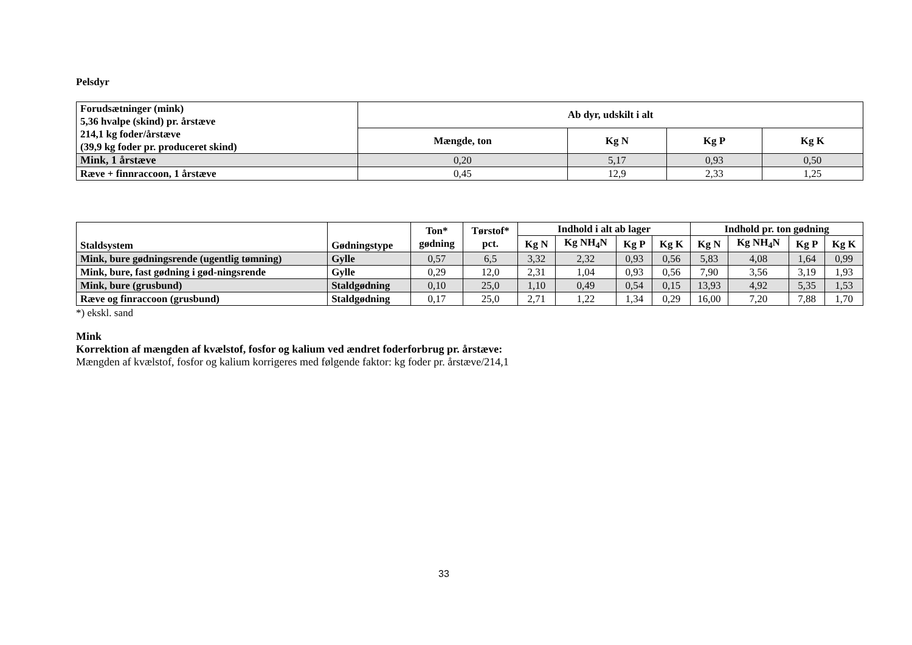Pelsdyr
| Forudsætninger (mink) 5,36 hvalpe (skind) pr. årstæve 214,1 kg foder/årstæve (39,9 kg foder pr. produceret skind) | Ab dyr, udskilt i alt | | | |
| --- | --- | --- | --- | --- |
| | Mængde, ton | Kg N | Kg P | Kg K |
| Mink, 1 årstæve | 0,20 | 5,17 | 0,93 | 0,50 |
| Ræve + finnraccoon, 1 årstæve | 0,45 | 12,9 | 2,33 | 1,25 |
| Staldsystem | Gødningstype | Ton* gødning | Tørstof* pct. | Indhold i alt ab lager | | | | Indhold pr. ton gødning | | | |
| --- | --- | --- | --- | --- | --- | --- | --- | --- | --- | --- | --- |
| | | | | Kg N | Kg NH<sub>4</sub>N | Kg P | Kg K | Kg N | Kg NH<sub>4</sub>N | Kg P | Kg K |
| Mink, bure gødningsrende (ugentlig tømning) | Gylle | 0,57 | 6,5 | 3,32 | 2,32 | 0,93 | 0,56 | 5,83 | 4,08 | 1,64 | 0,99 |
| Mink, bure, fast gødning i gød-ningsrende | Gylle | 0,29 | 12,0 | 2,31 | 1,04 | 0,93 | 0,56 | 7,90 | 3,56 | 3,19 | 1,93 |
| Mink, bure (grusbund) | Staldgødning | 0,10 | 25,0 | 1,10 | 0,49 | 0,54 | 0,15 | 13,93 | 4,92 | 5,35 | 1,53 |
| Ræve og finraccoon (grusbund) | Staldgødning | 0,17 | 25,0 | 2,71 | 1,22 | 1,34 | 0,29 | 16,00 | 7,20 | 7,88 | 1,70 |
*) ekskl. sand
Mink
Korrektion af mængden af kvælstof, fosfor og kalium ved ændret foderforbrug pr. årstæve:
Mængden af kvælstof, fosfor og kalium korrigeres med følgende faktor: kg foder pr. årstæve/214,1
33